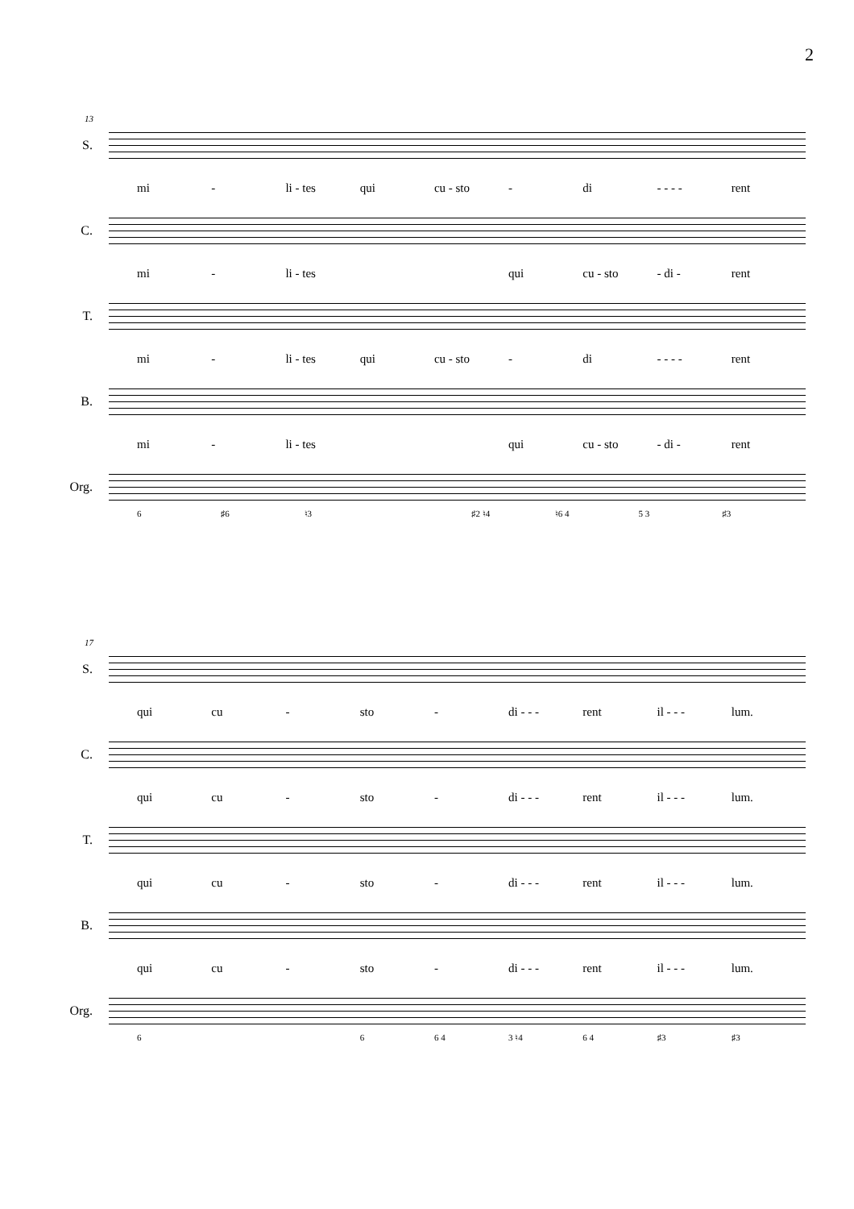2
13
S.
mi - li - tes qui cu - sto - di - - - - rent
C.
mi - li - tes qui cu - sto - di - rent
T.
mi - li - tes qui cu - sto - di - - - - rent
B.
mi - li - tes qui cu - sto - di - rent
Org.
6 ♯6 ♮3 ♯2 ♮4 ♮6 4 5 3 ♯3
17
S.
qui cu - sto - di - - - rent il - - - lum.
C.
qui cu - sto - di - - - rent il - - - lum.
T.
qui cu - sto - di - - - rent il - - - lum.
B.
qui cu - sto - di - - - rent il - - - lum.
Org.
6 6 6 4 3 ♮4 6 4 ♯3 ♯3